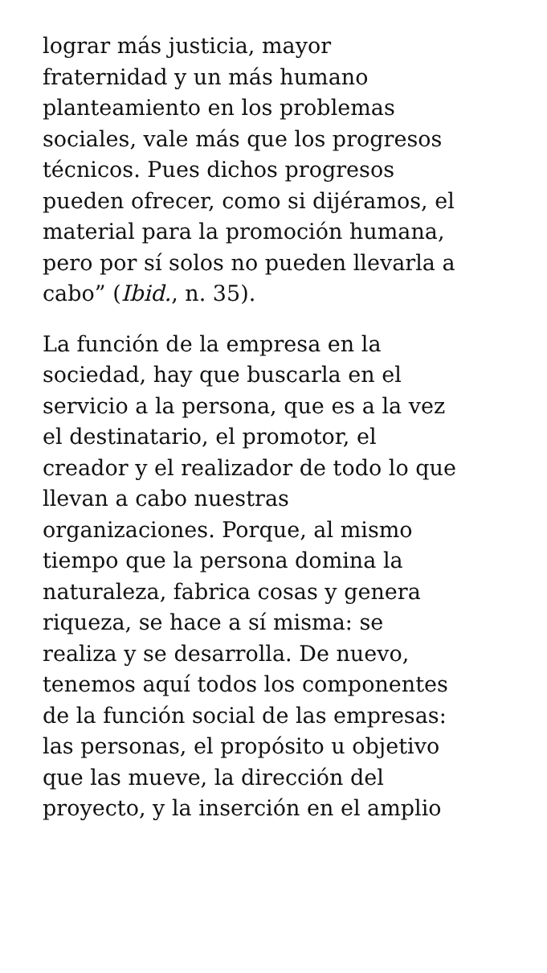lograr más justicia, mayor
fraternidad y un más humano
planteamiento en los problemas
sociales, vale más que los progresos
técnicos. Pues dichos progresos
pueden ofrecer, como si dijéramos, el
material para la promoción humana,
pero por sí solos no pueden llevarla a
cabo” (Ibid., n. 35).
La función de la empresa en la
sociedad, hay que buscarla en el
servicio a la persona, que es a la vez
el destinatario, el promotor, el
creador y el realizador de todo lo que
llevan a cabo nuestras
organizaciones. Porque, al mismo
tiempo que la persona domina la
naturaleza, fabrica cosas y genera
riqueza, se hace a sí misma: se
realiza y se desarrolla. De nuevo,
tenemos aquí todos los componentes
de la función social de las empresas:
las personas, el propósito u objetivo
que las mueve, la dirección del
proyecto, y la inserción en el amplio